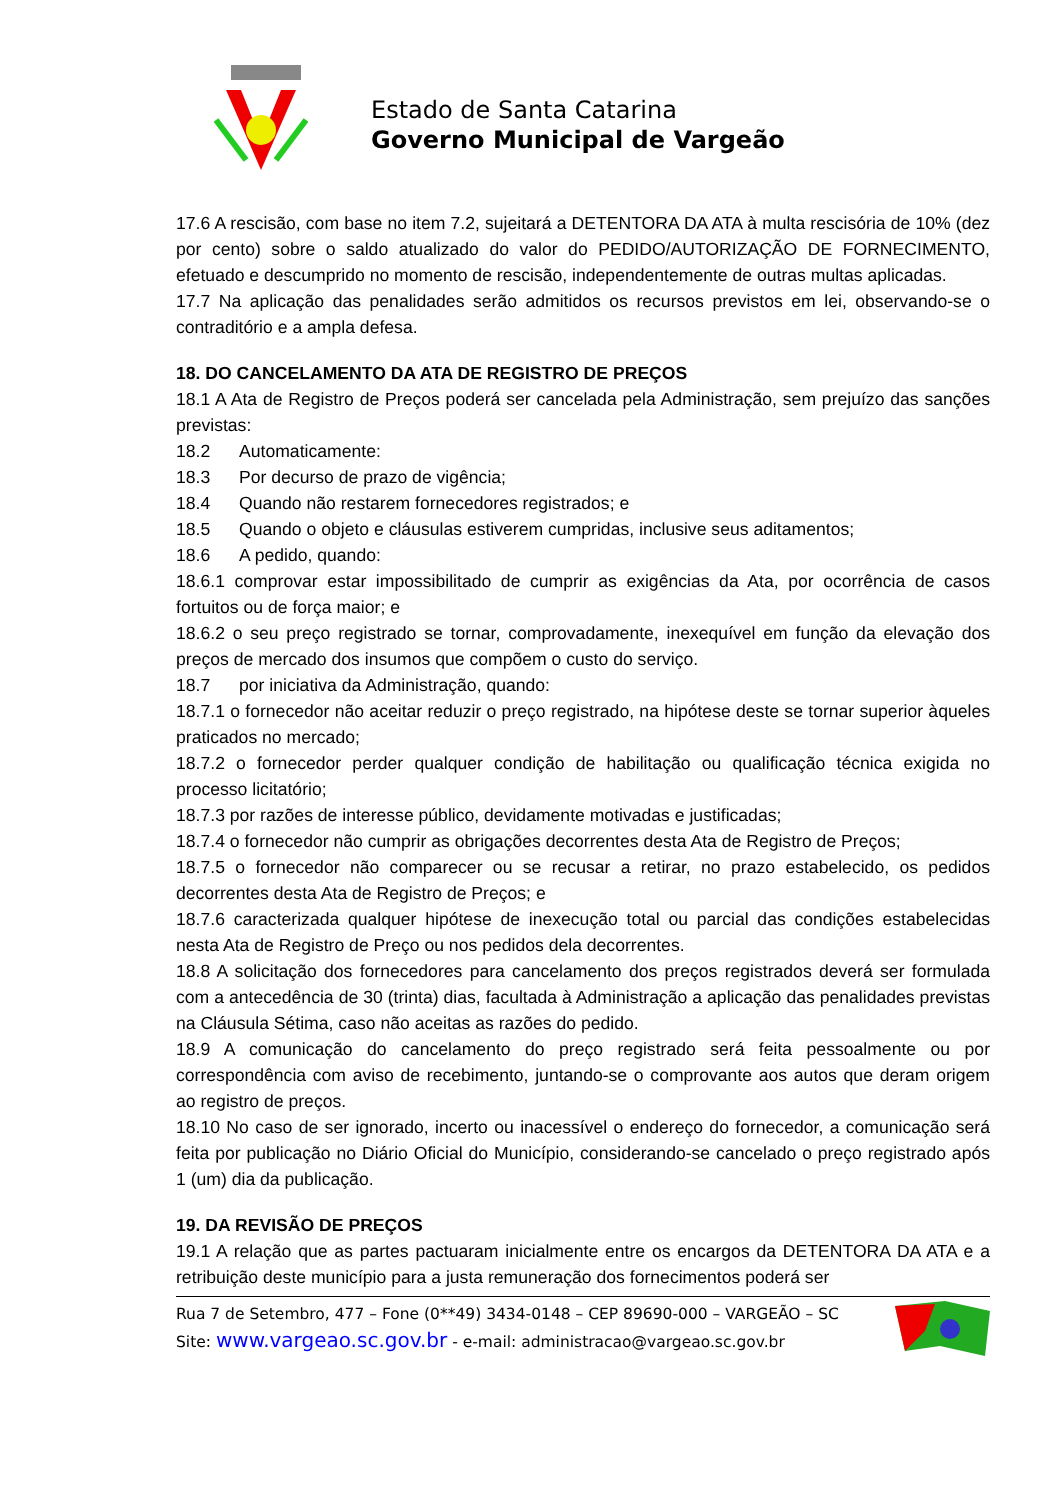Estado de Santa Catarina
Governo Municipal de Vargeão
17.6 A rescisão, com base no item 7.2, sujeitará a DETENTORA DA ATA à multa rescisória de 10% (dez por cento) sobre o saldo atualizado do valor do PEDIDO/AUTORIZAÇÃO DE FORNECIMENTO, efetuado e descumprido no momento de rescisão, independentemente de outras multas aplicadas.
17.7 Na aplicação das penalidades serão admitidos os recursos previstos em lei, observando-se o contraditório e a ampla defesa.
18. DO CANCELAMENTO DA ATA DE REGISTRO DE PREÇOS
18.1 A Ata de Registro de Preços poderá ser cancelada pela Administração, sem prejuízo das sanções previstas:
18.2 Automaticamente:
18.3 Por decurso de prazo de vigência;
18.4 Quando não restarem fornecedores registrados; e
18.5 Quando o objeto e cláusulas estiverem cumpridas, inclusive seus aditamentos;
18.6 A pedido, quando:
18.6.1 comprovar estar impossibilitado de cumprir as exigências da Ata, por ocorrência de casos fortuitos ou de força maior; e
18.6.2 o seu preço registrado se tornar, comprovadamente, inexequível em função da elevação dos preços de mercado dos insumos que compõem o custo do serviço.
18.7 por iniciativa da Administração, quando:
18.7.1 o fornecedor não aceitar reduzir o preço registrado, na hipótese deste se tornar superior àqueles praticados no mercado;
18.7.2 o fornecedor perder qualquer condição de habilitação ou qualificação técnica exigida no processo licitatório;
18.7.3 por razões de interesse público, devidamente motivadas e justificadas;
18.7.4 o fornecedor não cumprir as obrigações decorrentes desta Ata de Registro de Preços;
18.7.5 o fornecedor não comparecer ou se recusar a retirar, no prazo estabelecido, os pedidos decorrentes desta Ata de Registro de Preços; e
18.7.6 caracterizada qualquer hipótese de inexecução total ou parcial das condições estabelecidas nesta Ata de Registro de Preço ou nos pedidos dela decorrentes.
18.8 A solicitação dos fornecedores para cancelamento dos preços registrados deverá ser formulada com a antecedência de 30 (trinta) dias, facultada à Administração a aplicação das penalidades previstas na Cláusula Sétima, caso não aceitas as razões do pedido.
18.9 A comunicação do cancelamento do preço registrado será feita pessoalmente ou por correspondência com aviso de recebimento, juntando-se o comprovante aos autos que deram origem ao registro de preços.
18.10 No caso de ser ignorado, incerto ou inacessível o endereço do fornecedor, a comunicação será feita por publicação no Diário Oficial do Município, considerando-se cancelado o preço registrado após 1 (um) dia da publicação.
19. DA REVISÃO DE PREÇOS
19.1 A relação que as partes pactuaram inicialmente entre os encargos da DETENTORA DA ATA e a retribuição deste município para a justa remuneração dos fornecimentos poderá ser
Rua 7 de Setembro, 477 – Fone (0**49) 3434-0148 – CEP 89690-000 – VARGEÃO – SC
Site: www.vargeao.sc.gov.br - e-mail: administracao@vargeao.sc.gov.br